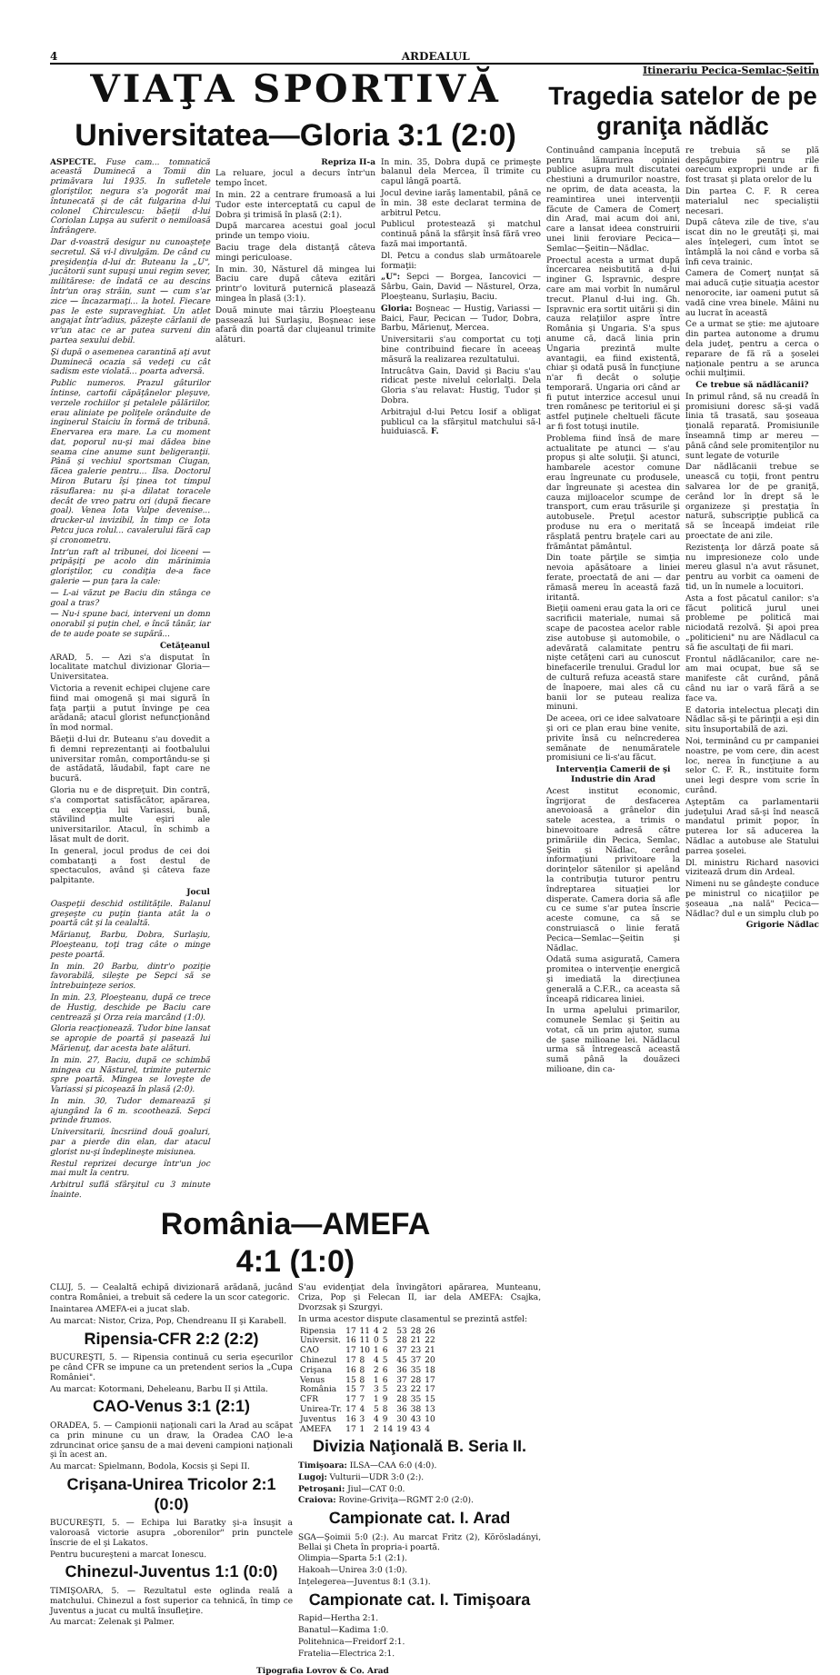4 ARDEALUL
VIAŢA SPORTIVĂ
Universitatea—Gloria 3:1 (2:0)
ASPECTE. Fuse cam... tomnatică această Duminecă a Tomii din primăvara lui 1935. In sufletele gloriştilor, negura s'a pogorât mai întunecată şi de cât fulgarina d-lui colonel Chirculescu: băeţii d-lui Coriolan Lupşa au suferit o nemiloasă înfrângere.
Dar d-voastră desigur nu cunoaşteţe secretul. Să vi-l divulgăm. De când cu preşidenţia d-lui dr. Buteanu la „U", jucătorii sunt supuşi unui regim sever, militărese: de îndată ce au descins într'un oraş străin, sunt — cum s'ar zice — încazarmaţi... la hotel. Fiecare pas le este supraveghiat. Un atlet angajat într'adius, păzeşte cărlanii de vr'un atac ce ar putea surveni din partea sexului debil.
Şi după o asemenea carantină aţi avut Duminecă ocazia să vedeţi cu cât sadism este violată... poarta adversă.
Public numeros. Prazul gâturilor întinse, cartofii căpăţânelor pleşuve, verzele rochiilor şi petalele pălăriilor, erau aliniate pe poliţele orânduite de inginerul Staiciu în formă de tribună. Enervarea era mare. La cu moment dat, poporul nu-şi mai dădea bine seama cine anume sunt beligeranţii. Până şi vechiul sportsman Ciugan, făcea galerie pentru... Ilsa. Doctorul Miron Butaru îşi ţinea tot timpul răsuflarea: nu şi-a dilatat toracele decât de vreo patru ori (după fiecare goal). Venea Iota Vulpe devenise... drucker-ul invizibil, în timp ce Iota Petcu juca rolul... cavalerului fără cap şi cronometru.
Intr'un raft al tribunei, doi liceeni — pripăşiţi pe acolo din mărinimia gloriştilor, cu condiţia de-a face galerie — pun ţara la cale:
— L-ai văzut pe Baciu din stânga ce goal a tras?
— Nu-i spune baci, interveni un domn onorabil şi puţin chel, e încă tânăr, iar de te aude poate se supără...
Cetăţeanul
ARAD, 5. — Azi s'a disputat în localitate matchul divizionar Gloria—Universitatea.
Victoria a revenit echipei clujene care fiind mai omogenă şi mai sigură în faţa parţii a putut învinge pe cea arădană; atacul glorist nefuncţionând în mod normal.
Băeţii d-lui dr. Buteanu s'au dovedit a fi demni reprezentanţi ai footbalului universitar român, comportându-se şi de astădată, lăudabil, fapt care ne bucură.
Gloria nu e de dispreţuit. Din contră, s'a comportat satisfăcător, apărarea, cu excepţia lui Variassi, bună, stăvilind multe eşiri ale universitarilor. Atacul, în schimb a lăsat mult de dorit.
In general, jocul produs de cei doi combatanţi a fost destul de spectaculos, având şi câteva faze palpitante.
Jocul
Oaspeţii deschid ostilităţile. Balanul greşeşte cu puţin ţianta atât la o poartă cât şi la cealaltă.
Mărianuţ, Barbu, Dobra, Surlaşiu, Ploeşteanu, toţi trag câte o minge peste poartă.
In min. 20 Barbu, dintr'o poziţie favorabilă, sileşte pe Sepci să se întrebuinţeze serios.
In min. 23, Ploeşteanu, după ce trece de Hustig, deschide pe Baciu care centrează şi Orza reia marcând (1:0).
Gloria reacţionează. Tudor bine lansat se apropie de poartă şi pasează lui Mărienuţ, dar acesta bate alături.
In min. 27, Baciu, după ce schimbă mingea cu Năsturel, trimite puternic spre poartă. Mingea se loveşte de Variassi şi picoşează în plasă (2:0).
In min. 30, Tudor demarează şi ajungând la 6 m. scoothează. Sepci prinde frumos.
Universitarii, încsriind două goaluri, par a pierde din elan, dar atacul glorist nu-şi îndeplineşte misiunea.
Restul reprizei decurge într'un joc mai mult la centru.
Arbitrul suflă sfârşitul cu 3 minute înainte.
Repriza II-a
La reluare, jocul a decurs într'un tempo încet.
In min. 22 a centrare frumoasă a lui Tudor este interceptată cu capul de Dobra şi trimisă în plasă (2:1).
După marcarea acestui goal jocul prinde un tempo vioiu.
Baciu trage dela distanţă câteva mingi periculoase.
In min. 30, Năsturel dă mingea lui Baciu care după câteva ezitări printr'o lovitură puternică plasează mingea în plasă (3:1).
Două minute mai târziu Ploeşteanu passează lui Surlaşiu, Boşneac iese afară din poartă dar clujeanul trimite alături.
In min. 35, Dobra după ce primeşte balanul dela Mercea, îl trimite cu capul lângă poartă.
Jocul devine iarăş lamentabil, până ce în min. 38 este declarat termina de arbitrul Petcu.
Publicul protestează şi matchul continuă până la sfârşit însă fără vreo fază mai importantă.
Dl. Petcu a condus slab următoarele formaţii:
„U": Sepci — Borgea, Iancovici — Sârbu, Gain, David — Năsturel, Orza, Ploeşteanu, Surlaşiu, Baciu.
Gloria: Boşneac — Hustig, Variassi — Baici, Faur, Pecican — Tudor, Dobra, Barbu, Mărienuţ, Mercea.
Universitarii s'au comportat cu toţi bine contribuind fiecare în aceeaş măsură la realizarea rezultatului.
Intrucâtva Gain, David şi Baciu s'au ridicat peste nivelul celorlalţi. Dela Gloria s'au relavat: Hustig, Tudor şi Dobra.
Arbitrajul d-lui Petcu Iosif a obligat publicul ca la sfârşitul matchului să-l huiduiască. F.
România—AMEFA
4:1 (1:0)
CLUJ, 5. — Cealaltă echipă divizionară arădană, jucând contra României, a trebuit să cedere la un scor categoric.
Inaintarea AMEFA-ei a jucat slab.
Au marcat: Nistor, Criza, Pop, Chendreanu II şi Karabell.
Ripensia-CFR 2:2 (2:2)
BUCUREŞTI, 5. — Ripensia continuă cu seria eşecurilor pe când CFR se impune ca un pretendent serios la „Cupa României".
Au marcat: Kotormani, Deheleanu, Barbu II şi Attila.
CAO-Venus 3:1 (2:1)
ORADEA, 5. — Campionii naţionali cari la Arad au scăpat ca prin minune cu un draw, la Oradea CAO le-a zdruncinat orice şansu de a mai deveni campioni naţionali şi în acest an.
Au marcat: Spielmann, Bodola, Kocsis şi Sepi II.
Crişana-Unirea Tricolor 2:1 (0:0)
BUCUREŞTI, 5. — Echipa lui Baratky şi-a însuşit a valoroasă victorie asupra „oborenilor" prin punctele înscrie de el şi Lakatos.
Pentru bucureşteni a marcat Ionescu.
Chinezul-Juventus 1:1 (0:0)
TIMIŞOARA, 5. — Rezultatul este oglinda reală a matchului. Chinezul a fost superior ca tehnică, în timp ce Juventus a jucat cu multă însufleţire.
Au marcat: Zelenak şi Palmer.
S'au evidenţiat dela învingători apărarea, Munteanu, Criza, Pop şi Felecan II, iar dela AMEFA: Csajka, Dvorzsak şi Szurgyi.
In urma acestor dispute clasamentul se prezintă astfel:
| Ripensia | 17 | 11 | 4 | 2 | 53 | 28 | 26 |
| Universit. | 16 | 11 | 0 | 5 | 28 | 21 | 22 |
| CAO | 17 | 10 | 1 | 6 | 37 | 23 | 21 |
| Chinezul | 17 | 8 | 4 | 5 | 45 | 37 | 20 |
| Crişana | 16 | 8 | 2 | 6 | 36 | 35 | 18 |
| Venus | 15 | 8 | 1 | 6 | 37 | 28 | 17 |
| România | 15 | 7 | 3 | 5 | 23 | 22 | 17 |
| CFR | 17 | 7 | 1 | 9 | 28 | 35 | 15 |
| Unirea-Tr. | 17 | 4 | 5 | 8 | 36 | 38 | 13 |
| Juventus | 16 | 3 | 4 | 9 | 30 | 43 | 10 |
| AMEFA | 17 | 1 | 2 | 14 | 19 | 43 | 4 |
Divizia Naţională B. Seria II.
Timişoara: ILSA—CAA 6:0 (4:0).
Lugoj: Vulturii—UDR 3:0 (2:).
Petroşani: Jiul—CAT 0:0.
Craiova: Rovine-Griviţa—RGMT 2:0 (2:0).
Campionate cat. I. Arad
SGA—Şoimii 5:0 (2:). Au marcat Fritz (2), Körösladányi, Bellai şi Cheta în propria-i poartă.
Olimpia—Sparta 5:1 (2:1).
Hakoah—Unirea 3:0 (1:0).
Inţelegerea—Juventus 8:1 (3.1).
Campionate cat. I. Timişoara
Rapid—Hertha 2:1.
Banatul—Kadima 1:0.
Politehnica—Freidorf 2:1.
Fratelia—Electrica 2:1.
Tipografia Lovrov & Co. Arad
Itinerariu Pecica-Semlac-Şeitin
Tragedia satelor de pe graniţa nădlăc
Continuând campania începută pentru lămurirea opiniei publice asupra mult discutatei chestiuni a drumurilor noastre, ne oprim, de data aceasta, la reamintirea unei intervenţii făcute de Camera de Comerţ din Arad, mai acum doi ani, care a lansat ideea construirii unei linii feroviare Pecica—Semlac—Şeitin—Nădlac.
Proectul acesta a urmat după încercarea neisbutită a d-lui inginer G. Ispravnic, despre care am mai vorbit în numărul trecut. Planul d-lui ing. Gh. Ispravnic era sortit uitării şi din cauza relaţiilor aspre între România şi Ungaria. S'a spus anume că, dacă linia prin Ungaria prezintă multe avantagii, ea fiind existentă, chiar şi odată pusă în funcţiune n'ar fi decât o soluţie temporară. Ungaria ori când ar fi putut interzice accesul unui tren românesc pe teritoriul ei şi astfel puţinele cheltueli făcute ar fi fost totuşi inutile.
Problema fiind însă de mare actualitate pe atunci — s'au propus şi alte soluţii. Şi atunci, hambarele acestor comune erau îngreunate cu produsele, dar îngreunate şi acestea din cauza mijloacelor scumpe de transport, cum erau trăsurile şi autobusele. Preţul acestor produse nu era o meritată răsplată pentru braţele cari au frământat pământul.
Din toate părţile se simţia nevoia apăsătoare a liniei ferate, proectată de ani — dar rămasă mereu în această fază iritantă.
Bieţii oameni erau gata la ori ce sacrificii materiale, numai să scape de pacostea acelor rable zise autobuse şi automobile, o adevărată calamitate pentru nişte cetăţeni cari au cunoscut binefacerile trenului. Gradul lor de cultură refuza această stare de înapoere, mai ales că cu banii lor se puteau realiza minuni.
De aceea, ori ce idee salvatoare şi ori ce plan erau bine venite, privite însă cu neîncrederea semănate de nenumăratele promisiuni ce li-s'au făcut.
Intervenţia Camerii de şi Industrie din Arad
Acest institut economic, îngrijorat de desfacerea anevoioasă a grânelor din satele acestea, a trimis o binevoitoare adresă către primăriile din Pecica, Semlac, Şeitin şi Nădlac, cerând informaţiuni privitoare la dorinţelor sătenilor şi apelând la contribuţia tuturor pentru îndreptarea situaţiei lor disperate. Camera doria să afle cu ce sume s'ar putea înscrie aceste comune, ca să se construiască o linie ferată Pecica—Semlac—Şeitin şi Nădlac.
Odată suma asigurată, Camera promitea o intervenţie energică şi imediată la direcţiunea generală a C.F.R., ca aceasta să înceapă ridicarea liniei.
In urma apelului primarilor, comunele Semlac şi Şeitin au votat, că un prim ajutor, suma de şase milioane lei. Nădlacul urma să întregească această sumă până la douăzeci milioane, din ca-
re trebuia să se plă despăgubire pentru rile oarecum exproprii unde ar fi fost trasat şi plata orelor de lu
Din partea C. F. R cerea materialul nec specialiştii necesari.
După câteva zile de tive, s'au iscat din no le greutăţi şi, mai ales înţelegeri, cum întot se întâmplă la noi când e vorba să înfi ceva trainic.
Camera de Comerţ nunţat să mai aducă cuţie situaţia acestor nenorocite, iar oameni putut să vadă cine vrea binele. Mâini nu au lucrat în această
Ce a urmat se ştie: me ajutoare din partea autonome a drumu dela judeţ, pentru a cerca o reparare de fă ră a şoselei naţionale pentru a se arunca ochii mulţimii.
Ce trebue să nădlăcanii?
In primul rând, să nu creadă în promisiuni doresc să-şi vadă linia tă trasată, sau şoseaua ţională reparată. Promisiunile înseamnă timp ar mereu — până când sele promitenţilor nu sunt legate de voturile
Dar nădlăcanii trebue se unească cu toţii, front pentru salvarea lor de pe graniţă, cerând lor în drept să le organizeze şi prestaţia în natură, subscripţie publică ca să se înceapă imdeiat rile proectate de ani zile.
Rezistenţa lor dârză poate să nu impresioneze colo unde mereu glasul n'a avut răsunet, pentru au vorbit ca oameni de tid, un în numele a locuitori.
Asta a fost păcatul canilor: s'a făcut politică jurul unei probleme pe politică mai niciodată rezolvă. Şi apoi prea „politicieni" nu are Nădlacul ca să fie ascultaţi de fii mari.
Frontul nădlăcanilor, care ne-am mai ocupat, bue să se manifeste cât curând, până când nu iar o vară fără a se face va.
E datoria intelectua plecaţi din Nădlac să-şi te părinţii a eşi din situ însuportabilă de azi.
Noi, terminând cu pr campaniei noastre, pe vom cere, din acest loc, nerea în funcţiune a au selor C. F. R., instituite form unei legi despre vom scrie în curând.
Aşteptăm ca parlamentarii judeţului Arad să-şi înd nească mandatul primit popor, în puterea lor să aducerea la Nădlac a autobuse ale Statului parrea şoselei.
Dl. ministru Richard nasovici vizitează drum din Ardeal.
Nimeni nu se gândeşte conduce pe ministrul co nicaţiilor pe şoseaua „na nală" Pecica—Nădlac? dul e un simplu club po
Grigorie Nădlac